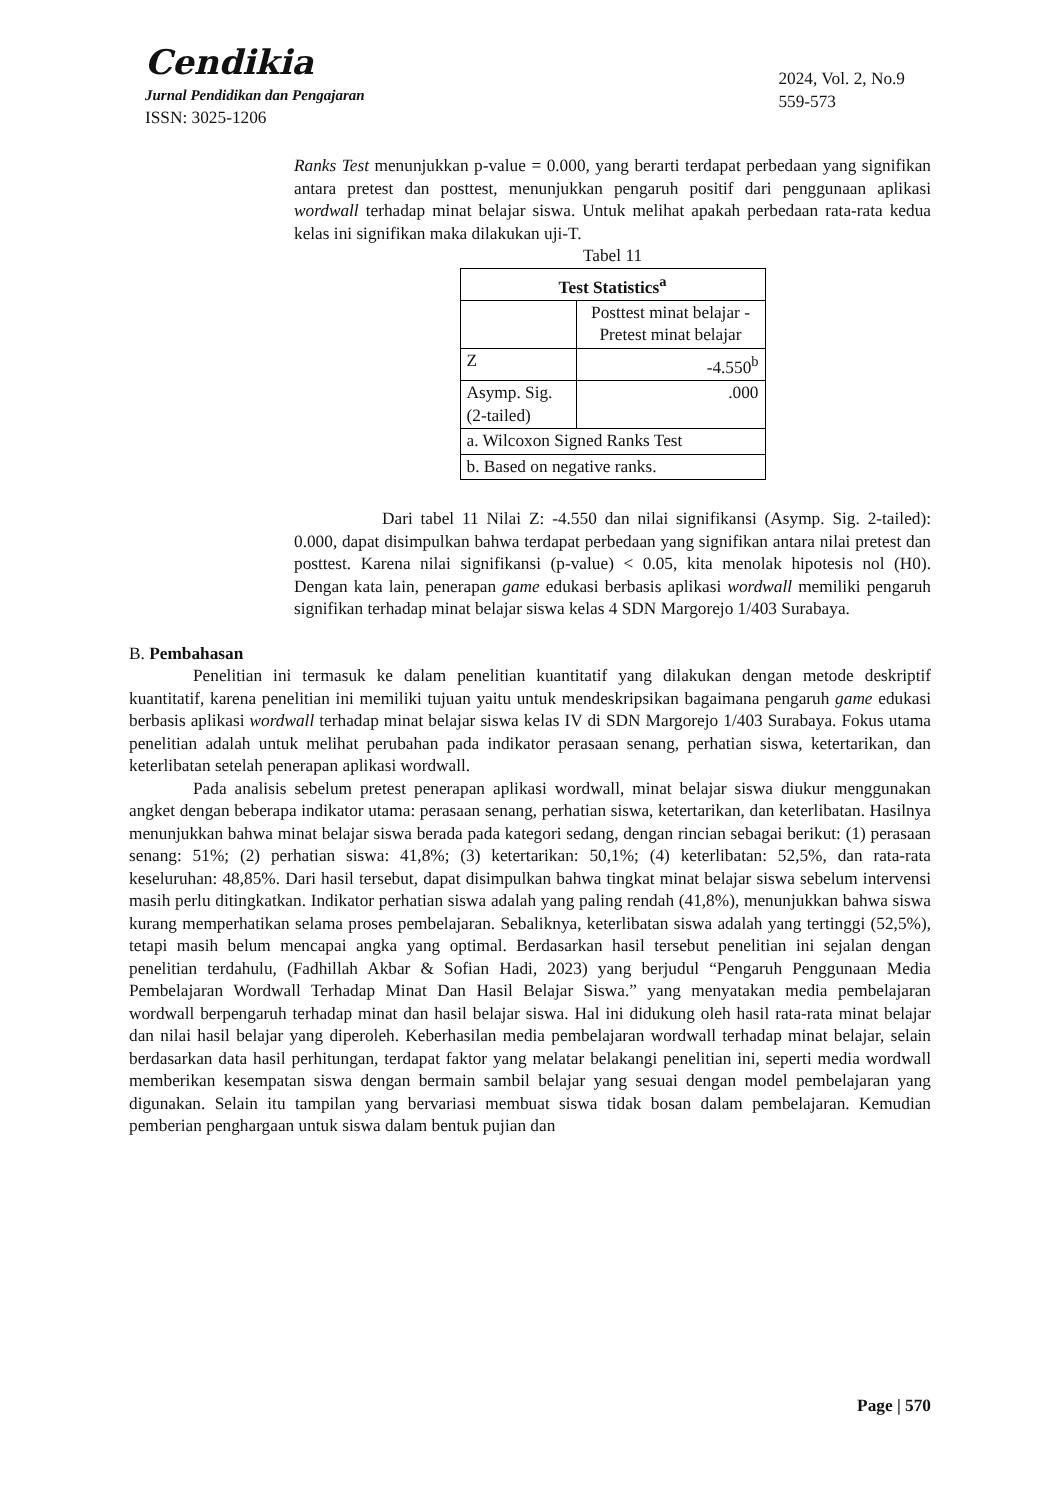Cendikia
Jurnal Pendidikan dan Pengajaran
ISSN: 3025-1206
2024, Vol. 2, No.9
559-573
Ranks Test menunjukkan p-value = 0.000, yang berarti terdapat perbedaan yang signifikan antara pretest dan posttest, menunjukkan pengaruh positif dari penggunaan aplikasi wordwall terhadap minat belajar siswa. Untuk melihat apakah perbedaan rata-rata kedua kelas ini signifikan maka dilakukan uji-T.
Tabel 11
| Test Statistics<sup>a</sup> | |
| --- | --- |
| | Posttest minat belajar - Pretest minat belajar |
| Z | -4.550<sup>b</sup> |
| Asymp. Sig. (2-tailed) | .000 |
| a. Wilcoxon Signed Ranks Test | |
| b. Based on negative ranks. | |
Dari tabel 11 Nilai Z: -4.550 dan nilai signifikansi (Asymp. Sig. 2-tailed): 0.000, dapat disimpulkan bahwa terdapat perbedaan yang signifikan antara nilai pretest dan posttest. Karena nilai signifikansi (p-value) < 0.05, kita menolak hipotesis nol (H0). Dengan kata lain, penerapan game edukasi berbasis aplikasi wordwall memiliki pengaruh signifikan terhadap minat belajar siswa kelas 4 SDN Margorejo 1/403 Surabaya.
B. Pembahasan
Penelitian ini termasuk ke dalam penelitian kuantitatif yang dilakukan dengan metode deskriptif kuantitatif, karena penelitian ini memiliki tujuan yaitu untuk mendeskripsikan bagaimana pengaruh game edukasi berbasis aplikasi wordwall terhadap minat belajar siswa kelas IV di SDN Margorejo 1/403 Surabaya. Fokus utama penelitian adalah untuk melihat perubahan pada indikator perasaan senang, perhatian siswa, ketertarikan, dan keterlibatan setelah penerapan aplikasi wordwall.
Pada analisis sebelum pretest penerapan aplikasi wordwall, minat belajar siswa diukur menggunakan angket dengan beberapa indikator utama: perasaan senang, perhatian siswa, ketertarikan, dan keterlibatan. Hasilnya menunjukkan bahwa minat belajar siswa berada pada kategori sedang, dengan rincian sebagai berikut: (1) perasaan senang: 51%; (2) perhatian siswa: 41,8%; (3) ketertarikan: 50,1%; (4) keterlibatan: 52,5%, dan rata-rata keseluruhan: 48,85%. Dari hasil tersebut, dapat disimpulkan bahwa tingkat minat belajar siswa sebelum intervensi masih perlu ditingkatkan. Indikator perhatian siswa adalah yang paling rendah (41,8%), menunjukkan bahwa siswa kurang memperhatikan selama proses pembelajaran. Sebaliknya, keterlibatan siswa adalah yang tertinggi (52,5%), tetapi masih belum mencapai angka yang optimal. Berdasarkan hasil tersebut penelitian ini sejalan dengan penelitian terdahulu, (Fadhillah Akbar & Sofian Hadi, 2023) yang berjudul “Pengaruh Penggunaan Media Pembelajaran Wordwall Terhadap Minat Dan Hasil Belajar Siswa.” yang menyatakan media pembelajaran wordwall berpengaruh terhadap minat dan hasil belajar siswa. Hal ini didukung oleh hasil rata-rata minat belajar dan nilai hasil belajar yang diperoleh. Keberhasilan media pembelajaran wordwall terhadap minat belajar, selain berdasarkan data hasil perhitungan, terdapat faktor yang melatar belakangi penelitian ini, seperti media wordwall memberikan kesempatan siswa dengan bermain sambil belajar yang sesuai dengan model pembelajaran yang digunakan. Selain itu tampilan yang bervariasi membuat siswa tidak bosan dalam pembelajaran. Kemudian pemberian penghargaan untuk siswa dalam bentuk pujian dan
Page | 570